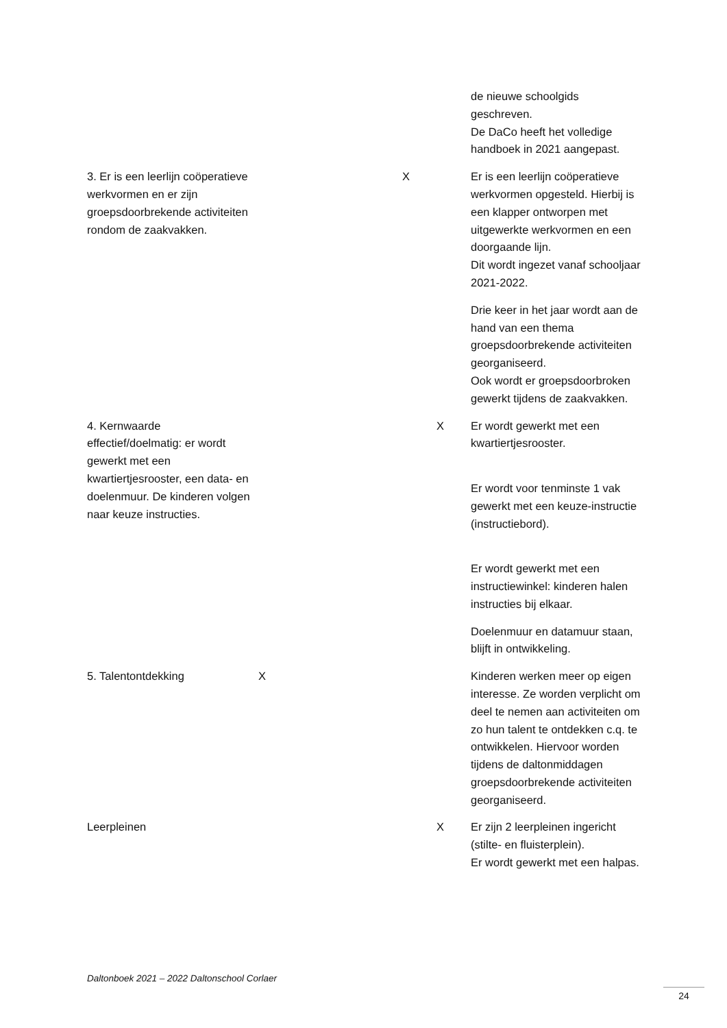| | | | | de nieuwe schoolgids geschreven. De DaCo heeft het volledige handboek in 2021 aangepast. |
| 3. Er is een leerlijn coöperatieve werkvormen en er zijn groepsdoorbrekende activiteiten rondom de zaakvakken. | | X | | Er is een leerlijn coöperatieve werkvormen opgesteld. Hierbij is een klapper ontworpen met uitgewerkte werkvormen en een doorgaande lijn. Dit wordt ingezet vanaf schooljaar 2021-2022. Drie keer in het jaar wordt aan de hand van een thema groepsdoorbrekende activiteiten georganiseerd. Ook wordt er groepsdoorbroken gewerkt tijdens de zaakvakken. |
| 4. Kernwaarde effectief/doelmatig: er wordt gewerkt met een kwartiertjesrooster, een data- en doelenmuur. De kinderen volgen naar keuze instructies. | | | X | Er wordt gewerkt met een kwartiertjesrooster. Er wordt voor tenminste 1 vak gewerkt met een keuze-instructie (instructiebord). Er wordt gewerkt met een instructiewinkel: kinderen halen instructies bij elkaar. Doelenmuur en datamuur staan, blijft in ontwikkeling. |
| 5. Talentontdekking | X | | | Kinderen werken meer op eigen interesse. Ze worden verplicht om deel te nemen aan activiteiten om zo hun talent te ontdekken c.q. te ontwikkelen. Hiervoor worden tijdens de daltonmiddagen groepsdoorbrekende activiteiten georganiseerd. |
| Leerpleinen | | | X | Er zijn 2 leerpleinen ingericht (stilte- en fluisterplein). Er wordt gewerkt met een halpas. |
Daltonboek 2021 – 2022 Daltonschool Corlaer
24